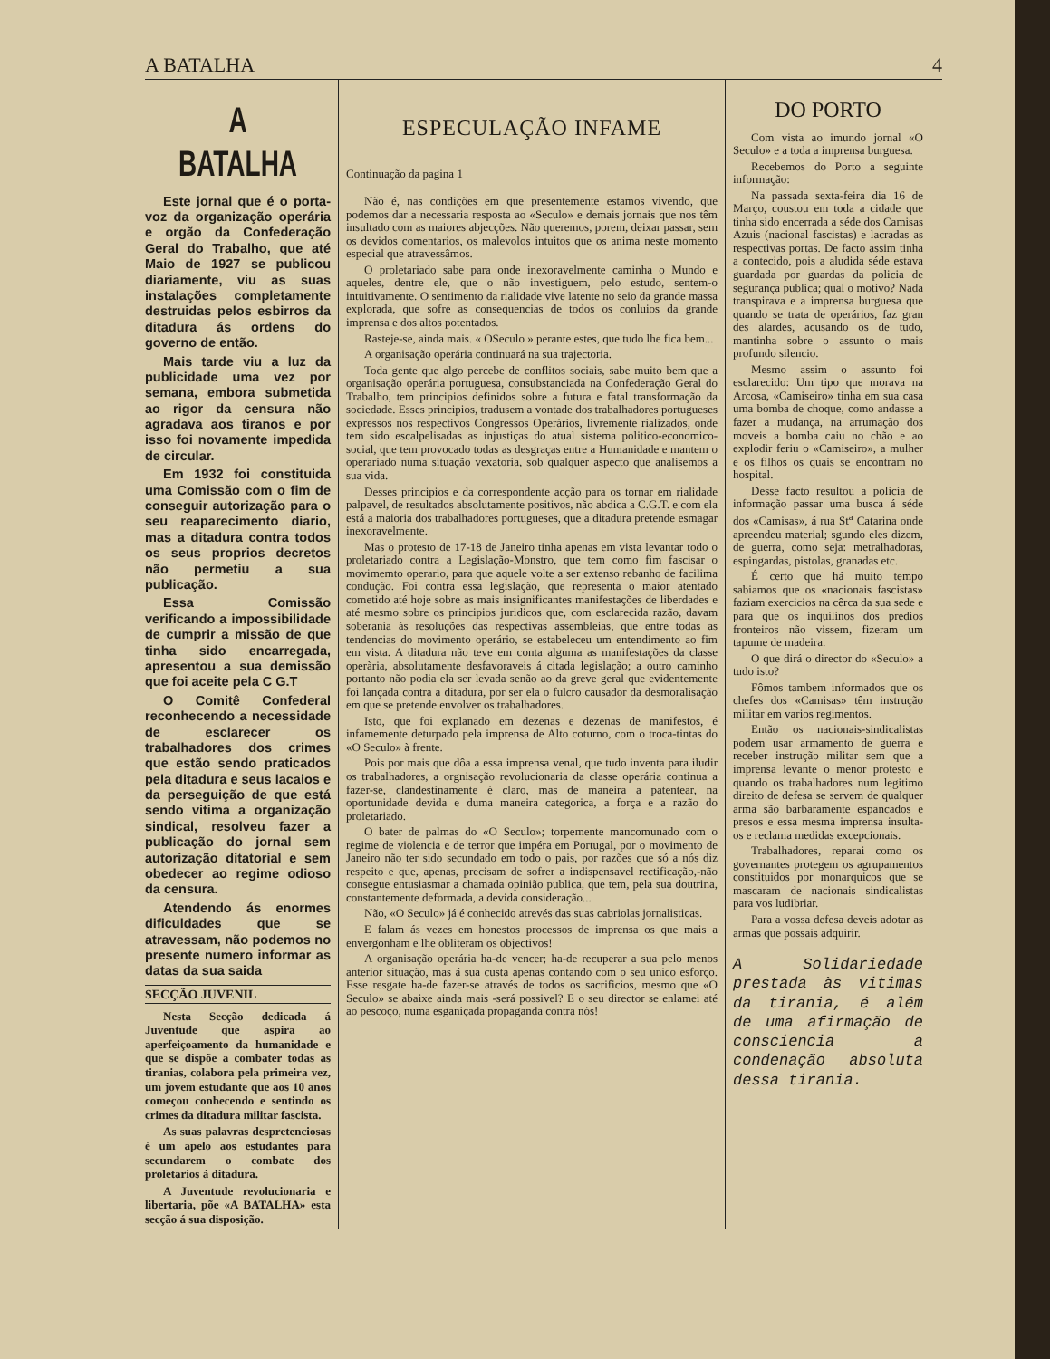A BATALHA 4
A BATALHA
Este jornal que é o porta-voz da organização operária e orgão da Confederação Geral do Trabalho, que até Maio de 1927 se publicou diariamente, viu as suas instalações completamente destruidas pelos esbirros da ditadura ás ordens do governo de então.
Mais tarde viu a luz da publicidade uma vez por semana, embora submetida ao rigor da censura não agradava aos tiranos e por isso foi novamente impedida de circular.
Em 1932 foi constituida uma Comissão com o fim de conseguir autorização para o seu reaparecimento diario, mas a ditadura contra todos os seus proprios decretos não permetiu a sua publicação.
Essa Comissão verificando a impossibilidade de cumprir a missão de que tinha sido encarregada, apresentou a sua demissão que foi aceite pela C G.T
O Comitê Confederal reconhecendo a necessidade de esclarecer os trabalhadores dos crimes que estão sendo praticados pela ditadura e seus lacaios e da perseguição de que está sendo vitima a organização sindical, resolveu fazer a publicação do jornal sem autorização ditatorial e sem obedecer ao regime odioso da censura.
Atendendo ás enormes dificuldades que se atravessam, não podemos no presente numero informar as datas da sua saida
SECÇÃO JUVENIL
Nesta Secção dedicada á Juventude que aspira ao aperfeiçoamento da humanidade e que se dispõe a combater todas as tiranias, colabora pela primeira vez, um jovem estudante que aos 10 anos começou conhecendo e sentindo os crimes da ditadura militar fascista.
As suas palavras despretenciosas é um apelo aos estudantes para secundarem o combate dos proletarios á ditadura.
A Juventude revolucionaria e libertaria, põe «A BATALHA» esta secção á sua disposição.
ESPECULAÇÃO INFAME
Continuação da pagina 1
Não é, nas condições em que presentemente estamos vivendo, que podemos dar a necessaria resposta ao «Seculo» e demais jornais que nos têm insultado com as maiores abjecções. Não queremos, porem, deixar passar, sem os devidos comentarios, os malevolos intuitos que os anima neste momento especial que atravessâmos.
O proletariado sabe para onde inexoravelmente caminha o Mundo e aqueles, dentre ele, que o não investiguem, pelo estudo, sentem-o intuitivamente. O sentimento da rialidade vive latente no seio da grande massa explorada, que sofre as consequencias de todos os conluios da grande imprensa e dos altos potentados.
Rasteje-se, ainda mais. « OSeculo » perante estes, que tudo lhe fica bem...
A organisação operária continuará na sua trajectoria.
Toda gente que algo percebe de conflitos sociais, sabe muito bem que a organisação operária portuguesa, consubstanciada na Confederação Geral do Trabalho, tem principios definidos sobre a futura e fatal transformação da sociedade. Esses principios, tradusem a vontade dos trabalhadores portugueses expressos nos respectivos Congressos Operários, livremente rializados, onde tem sido escalpelisadas as injustiças do atual sistema politico-economico-social, que tem provocado todas as desgraças entre a Humanidade e mantem o operariado numa situação vexatoria, sob qualquer aspecto que analisemos a sua vida.
Desses principios e da correspondente acção para os tornar em rialidade palpavel, de resultados absolutamente positivos, não abdica a C.G.T. e com ela está a maioria dos trabalhadores portugueses, que a ditadura pretende esmagar inexoravelmente.
Mas o protesto de 17-18 de Janeiro tinha apenas em vista levantar todo o proletariado contra a Legislação-Monstro, que tem como fim fascisar o movimemto operario, para que aquele volte a ser extenso rebanho de facilima condução. Foi contra essa legislação, que representa o maior atentado cometido até hoje sobre as mais insignificantes manifestações de liberdades e até mesmo sobre os principios juridicos que, com esclarecida razão, davam soberania ás resoluções das respectivas assembleias, que entre todas as tendencias do movimento operário, se estabeleceu um entendimento ao fim em vista. A ditadura não teve em conta alguma as manifestações da classe operària, absolutamente desfavoraveis á citada legislação; a outro caminho portanto não podia ela ser levada senão ao da greve geral que evidentemente foi lançada contra a ditadura, por ser ela o fulcro causador da desmoralisação em que se pretende envolver os trabalhadores.
Isto, que foi explanado em dezenas e dezenas de manifestos, é infamemente deturpado pela imprensa de Alto coturno, com o troca-tintas do «O Seculo» à frente.
Pois por mais que dôa a essa imprensa venal, que tudo inventa para iludir os trabalhadores, a orgnisação revolucionaria da classe operária continua a fazer-se, clandestinamente é claro, mas de maneira a patentear, na oportunidade devida e duma maneira categorica, a força e a razão do proletariado.
O bater de palmas do «O Seculo»; torpemente mancomunado com o regime de violencia e de terror que impéra em Portugal, por o movimento de Janeiro não ter sido secundado em todo o pais, por razões que só a nós diz respeito e que, apenas, precisam de sofrer a indispensavel rectificação,-não consegue entusiasmar a chamada opinião publica, que tem, pela sua doutrina, constantemente deformada, a devida consideração...
Não, «O Seculo» já é conhecido atrevés das suas cabriolas jornalisticas.
E falam ás vezes em honestos processos de imprensa os que mais a envergonham e lhe obliteram os objectivos!
A organisação operária ha-de vencer; ha-de recuperar a sua pelo menos anterior situação, mas á sua custa apenas contando com o seu unico esforço. Esse resgate ha-de fazer-se através de todos os sacrificios, mesmo que «O Seculo» se abaixe ainda mais -será possivel? E o seu director se enlamei até ao pescoço, numa esganiçada propaganda contra nós!
DO PORTO
Com vista ao imundo jornal «O Seculo» e a toda a imprensa burguesa.
Recebemos do Porto a seguinte informação:
Na passada sexta-feira dia 16 de Março, coustou em toda a cidade que tinha sido encerrada a séde dos Camisas Azuis (nacional fascistas) e lacradas as respectivas portas. De facto assim tinha a contecido, pois a aludida séde estava guardada por guardas da policia de segurança publica; qual o motivo? Nada transpirava e a imprensa burguesa que quando se trata de operários, faz gran des alardes, acusando os de tudo, mantinha sobre o assunto o mais profundo silencio.
Mesmo assim o assunto foi esclarecido: Um tipo que morava na Arcosa, «Camiseiro» tinha em sua casa uma bomba de choque, como andasse a fazer a mudança, na arrumação dos moveis a bomba caiu no chão e ao explodir feriu o «Camiseiro», a mulher e os filhos os quais se encontram no hospital.
Desse facto resultou a policia de informação passar uma busca á séde dos «Camisas», á rua St<sup>a</sup> Catarina onde apreendeu material; sgundo eles dizem, de guerra, como seja: metralhadoras, espingardas, pistolas, granadas etc.
É certo que há muito tempo sabiamos que os «nacionais fascistas» faziam exercicios na cêrca da sua sede e para que os inquilinos dos predios fronteiros não vissem, fizeram um tapume de madeira.
O que dirá o director do «Seculo» a tudo isto?
Fômos tambem informados que os chefes dos «Camisas» têm instrução militar em varios regimentos.
Então os nacionais-sindicalistas podem usar armamento de guerra e receber instrução militar sem que a imprensa levante o menor protesto e quando os trabalhadores num legitimo direito de defesa se servem de qualquer arma são barbaramente espancados e presos e essa mesma imprensa insulta-os e reclama medidas excepcionais.
Trabalhadores, reparai como os governantes protegem os agrupamentos constituidos por monarquicos que se mascaram de nacionais sindicalistas para vos ludibriar.
Para a vossa defesa deveis adotar as armas que possais adquirir.
A Solidariedade prestada às vitimas da tirania, é além de uma afirmação de consciencia a condenação absoluta dessa tirania.